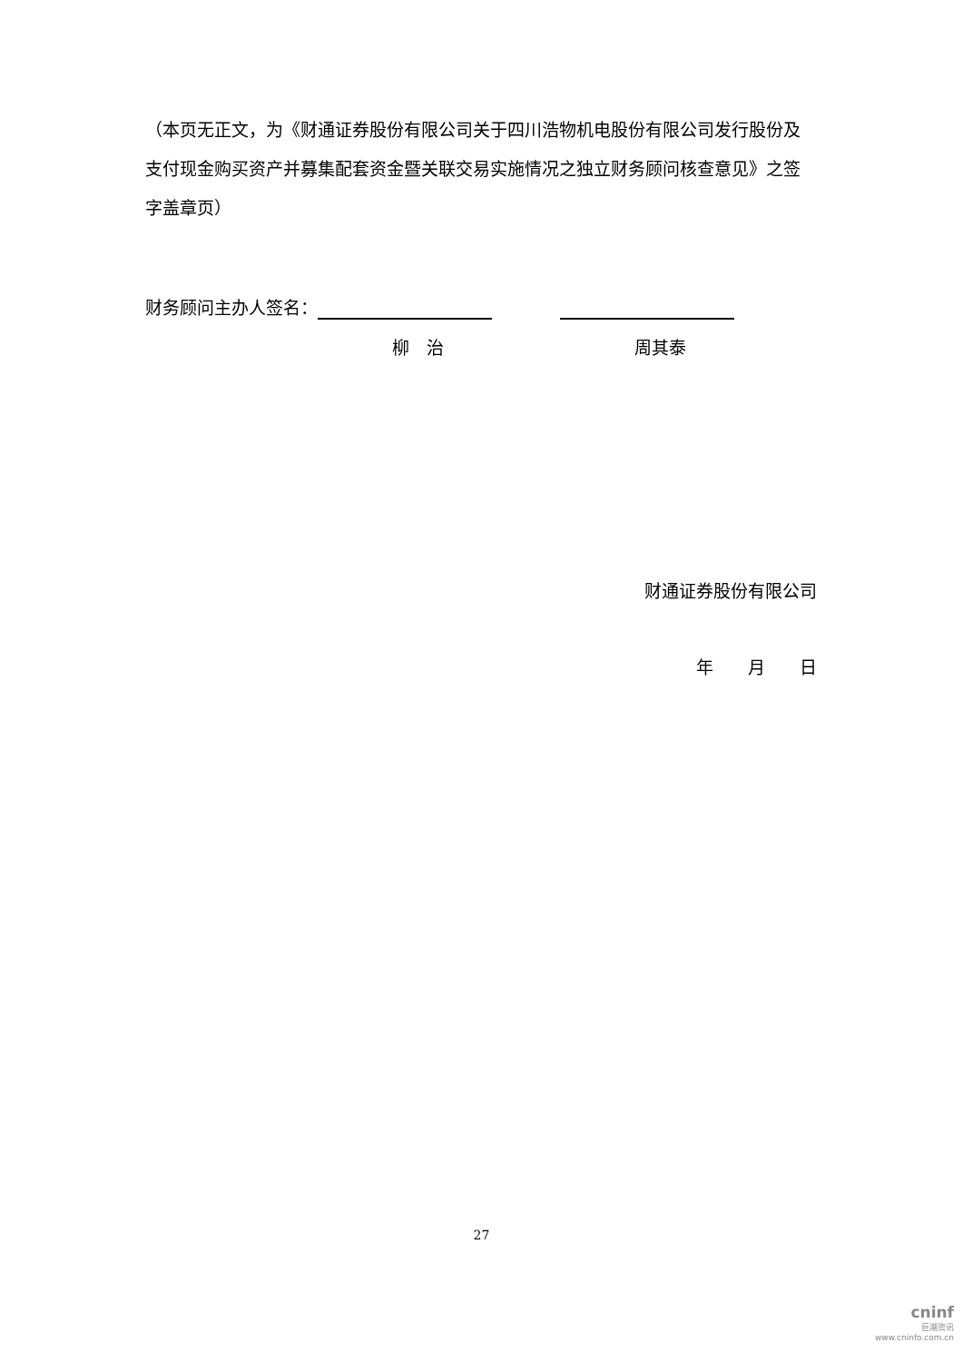（本页无正文，为《财通证券股份有限公司关于四川浩物机电股份有限公司发行股份及支付现金购买资产并募集配套资金暨关联交易实施情况之独立财务顾问核查意见》之签字盖章页）
财务顾问主办人签名：
柳　治 周其泰
财通证券股份有限公司
年　　月　　日
27
cninf
巨潮资讯
www.cninfo.com.cn